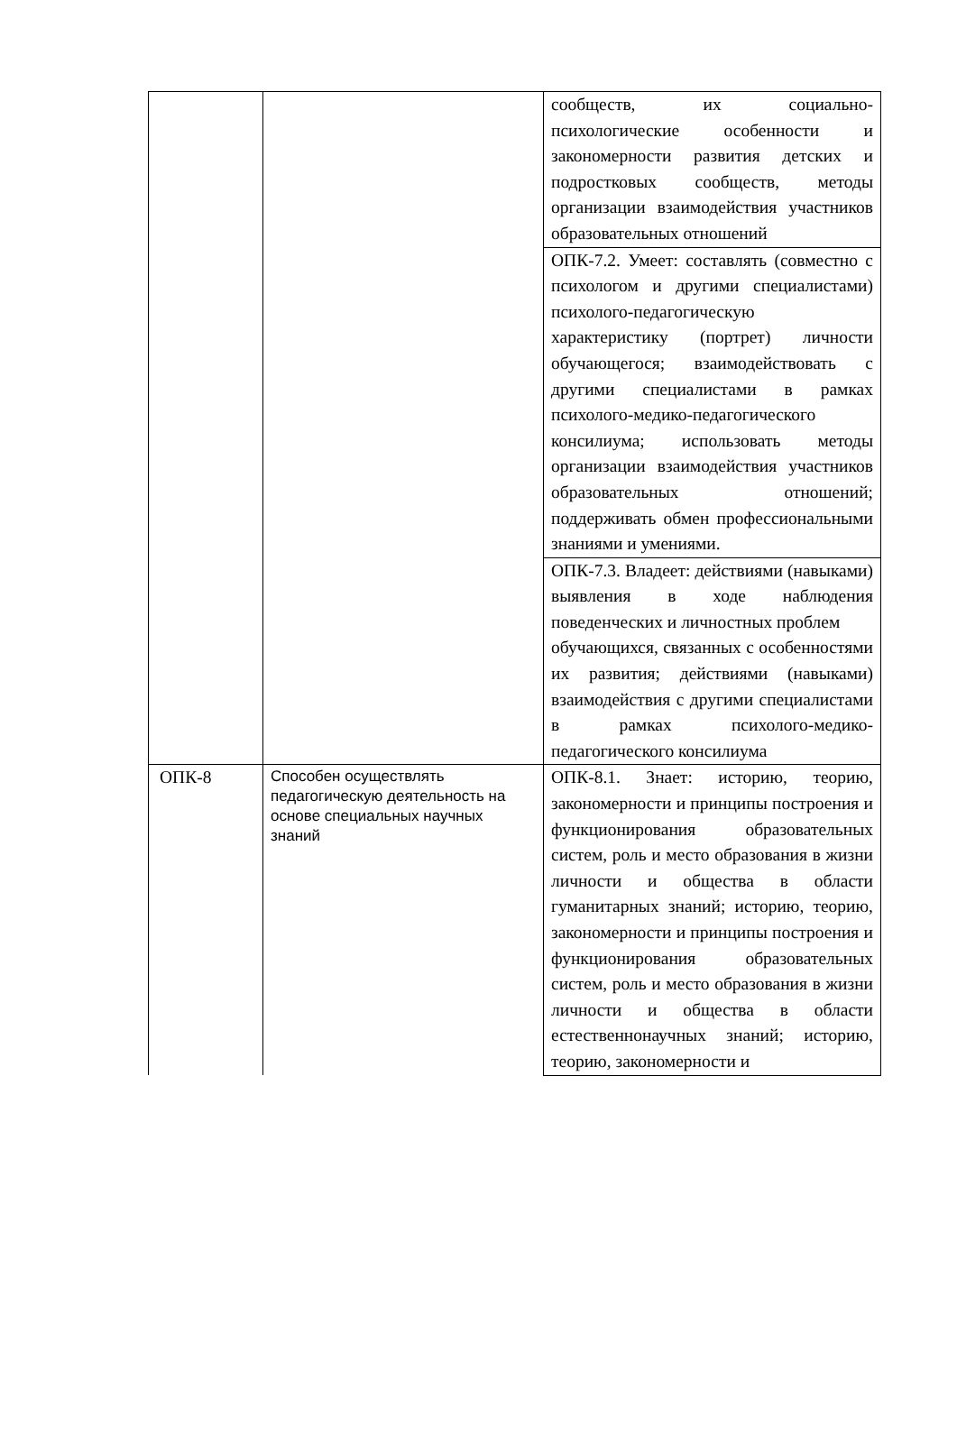| | | сообществ, их социально-психологические особенности и закономерности развития детских и подростковых сообществ, методы организации взаимодействия участников образовательных отношений |
| | | ОПК-7.2. Умеет: составлять (совместно с психологом и другими специалистами) психолого-педагогическую характеристику (портрет) личности обучающегося; взаимодействовать с другими специалистами в рамках психолого-медико-педагогического консилиума; использовать методы организации взаимодействия участников образовательных отношений; поддерживать обмен профессиональными знаниями и умениями. |
| | | ОПК-7.3. Владеет: действиями (навыками) выявления в ходе наблюдения поведенческих и личностных проблем обучающихся, связанных с особенностями их развития; действиями (навыками) взаимодействия с другими специалистами в рамках психолого-медико-педагогического консилиума |
| ОПК-8 | Способен осуществлять педагогическую деятельность на основе специальных научных знаний | ОПК-8.1. Знает: историю, теорию, закономерности и принципы построения и функционирования образовательных систем, роль и место образования в жизни личности и общества в области гуманитарных знаний; историю, теорию, закономерности и принципы построения и функционирования образовательных систем, роль и место образования в жизни личности и общества в области естественнонаучных знаний; историю, теорию, закономерности и |